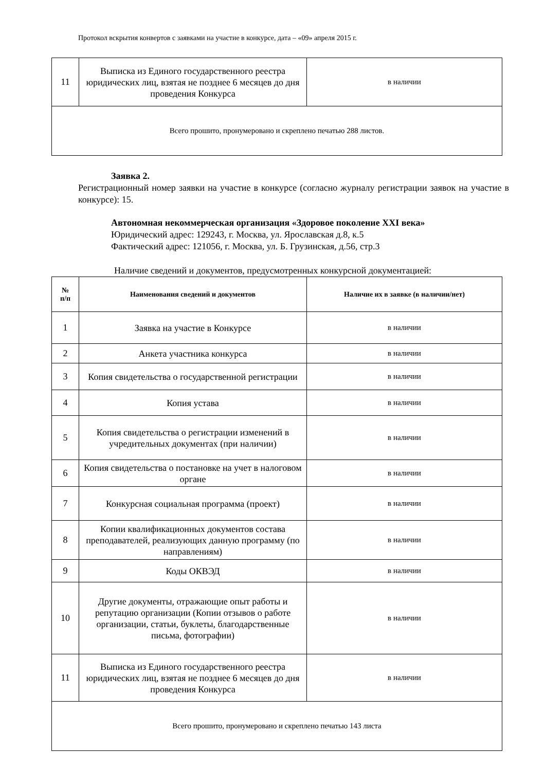Протокол вскрытия конвертов с заявками на участие в конкурсе, дата – «09» апреля 2015 г.
| 11 | Выписка из Единого государственного реестра юридических лиц, взятая не позднее 6 месяцев до дня проведения Конкурса | в наличии |
| Всего прошито, пронумеровано и скреплено печатью 288 листов. | | |
Заявка 2.
Регистрационный номер заявки на участие в конкурсе (согласно журналу регистрации заявок на участие в конкурсе): 15.
Автономная некоммерческая организация «Здоровое поколение XXI века»
Юридический адрес: 129243, г. Москва, ул. Ярославская д.8, к.5
Фактический адрес: 121056, г. Москва, ул. Б. Грузинская, д.56, стр.3
Наличие сведений и документов, предусмотренных конкурсной документацией:
| № п/п | Наименования сведений и документов | Наличие их в заявке (в наличии/нет) |
| --- | --- | --- |
| 1 | Заявка на участие в Конкурсе | в наличии |
| 2 | Анкета участника конкурса | в наличии |
| 3 | Копия свидетельства о государственной регистрации | в наличии |
| 4 | Копия устава | в наличии |
| 5 | Копия свидетельства о регистрации изменений в учредительных документах (при наличии) | в наличии |
| 6 | Копия свидетельства о постановке на учет в налоговом органе | в наличии |
| 7 | Конкурсная социальная программа (проект) | в наличии |
| 8 | Копии квалификационных документов состава преподавателей, реализующих данную программу (по направлениям) | в наличии |
| 9 | Коды ОКВЭД | в наличии |
| 10 | Другие документы, отражающие опыт работы и репутацию организации (Копии отзывов о работе организации, статьи, буклеты, благодарственные письма, фотографии) | в наличии |
| 11 | Выписка из Единого государственного реестра юридических лиц, взятая не позднее 6 месяцев до дня проведения Конкурса | в наличии |
| Всего прошито, пронумеровано и скреплено печатью 143 листа | | |